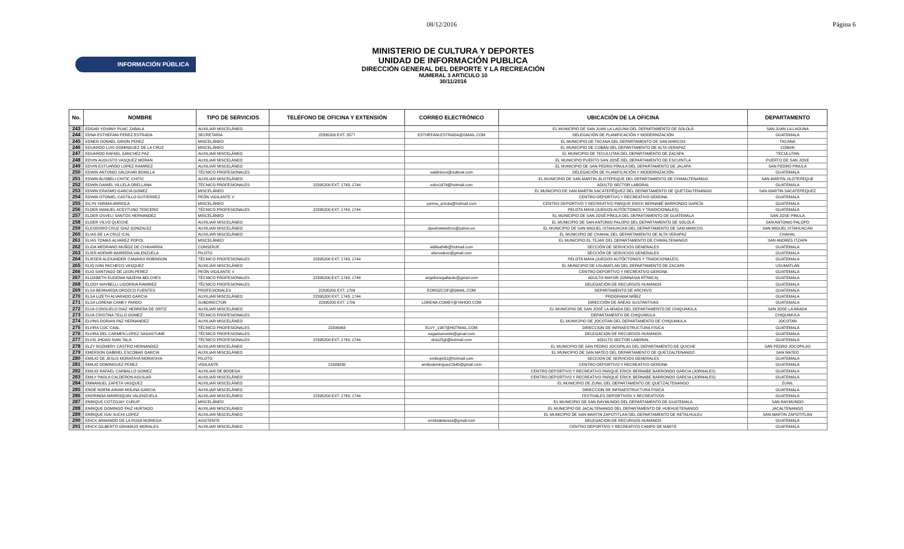08/12/2016 Página 6
INFORMACIÓN PÚBLICA
MINISTERIO DE CULTURA Y DEPORTES
UNIDAD DE INFORMACIÓN PUBLICA
DIRECCIÓN GENERAL DEL DEPORTE Y LA RECREACIÓN
NUMERAL 3 ARTICULO 10
30/11/2016
| No. | NOMBRE | TIPO DE SERVICIOS | TELÉFONO DE OFICINA Y EXTENSIÓN | CORREO ELECTRÓNICO | UBICACIÓN DE LA OFICINA | DEPARTAMENTO |
| --- | --- | --- | --- | --- | --- | --- |
| 243 | EDGAR YOVANY PUAC ZABALA | AUXILIAR MISCELÁNEO | | | EL MUNICIPIO DE SAN JUAN LA LAGUNA DEL DEPARTAMENTO DE SOLOLÁ | SAN JUAN LA LAGUNA |
| 244 | EDNA ESTHEFANI PEREZ ESTRADA | SECRETARIA | 22395200 EXT. 3577 | ESTHEFANI.ESTRADA@GMAIL.COM | DELEGACIÓN DE PLANIFICACIÓN Y MODERNIZACIÓN | GUATEMALA |
| 245 | EDNER DONAEL GIRON PEREZ | MISCELÁNEO | | | EL MUNICIPIO DE TACANA DEL DEPARTAMENTO DE SAN MARCOS | TACANA |
| 246 | EDUARDO LUIS DOMINGUEZ DE LA CRUZ | MISCELÁNEO | | | EL MUNICIPIO DE COBÁN DEL DEPARTAMENTO DE ALTA VERAPAZ | COBAN |
| 247 | EDUARDO RAFAEL SANCHEZ PAZ | AUXILIAR MISCELÁNEO | | | EL MUNICIPIO DE TECULUTAN DEL DEPARTAMENTO DE ZACAPA | TECULUTAN |
| 248 | EDVIN AUGUSTO VASQUEZ MORAN | AUXILIAR MISCELÁNEO | | | EL MUNICIPIO PUERTO SAN JOSÉ DEL DEPARTAMENTO DE ESCUINTLA | PUERTO DE SAN JOSE |
| 249 | EDVIN ESTUARDO LOPEZ RAMIREZ | AUXILIAR MISCELÁNEO | | | EL MUNICIPIO DE SAN PEDRO PÍNULA DEL DEPARTAMENTO DE JALAPA | SAN PEDRO PINULA |
| 250 | EDWIN ANTONIO SALDIVAR BONILLA | TÉCNICO PROFESIONALES | | saldinboni@outlook.com | DELEGACIÓN DE PLANIFICACIÓN Y MODERNIZACIÓN | GUATEMALA |
| 251 | EDWIN BUSBELI CHITIC CHITIC | AUXILIAR MISCELÁNEO | | | EL MUNICIPIO DE SAN MARTIN JILOTEPEQUE DEL DEPARTAMENTO DE CHIMALTENANGO | SAN MARTIN JILOTEPEQUE |
| 252 | EDWIN DANIEL VILLELA ORELLANA | TÉCNICO PROFESIONALES | 22395200 EXT. 1743, 1744 | edvo1979@hotmail.com | ADULTO SECTOR LABORAL | GUATEMALA |
| 253 | EDWIN ERASMO GARCIA GOMEZ | MISCELÁNEO | | | EL MUNICIPIO DE SAN MARTIN SACATEPÉQUEZ DEL DEPARTAMENTO DE QUETZALTENANGO | SAN MARTIN SACATEPEQUEZ |
| 254 | EDWIN OTONIEL CASTILLO GUTIERREZ | PEÓN VIGILANTE V | | | CENTRO DEPORTIVO Y RECREATIVO GERONA | GUATEMALA |
| 255 | EILYN YARIMA ARRIOLA | MISCELÁNEO | | yarima_arriola@hotmail.com | CENTRO DEPORTIVO Y RECREATIVO PARQUE ERICK BERNABÉ BARRONDO GARCÍA | GUATEMALA |
| 256 | ELDER MANUEL ACEYTUNO TERCERO | TÉCNICO PROFESIONALES | 22395200 EXT. 1743, 1744 | | PELOTA MAYA (JUEGOS AUTÓCTONOS Y TRADICIONALES) | GUATEMALA |
| 257 | ELDER OSVELI SANTOS HERNANDEZ | MISCELÁNEO | | | EL MUNICIPIO DE SAN JOSÉ PÍNULA DEL DEPARTAMENTO DE GUATEMALA | SAN JOSE PINULA |
| 258 | ELDER VILVO QUECHE | AUXILIAR MISCELÁNEO | | | EL MUNICIPIO DE SAN ANTONIO PALOPO DEL DEPARTAMENTO DE SOLOLÁ | SAN ANTONIO PALOPO |
| 259 | ELEODORO CRUZ DIAZ GONZALEZ | AUXILIAR MISCELÁNEO | | dpedrotelesforo@yahoo.es | EL MUNICIPIO DE SAN MIGUEL IXTAHUACAN DEL DEPARTAMENTO DE SAN MARCOS | SAN MIGUEL IXTAHUACAN |
| 260 | ELIAS DE LA CRUZ ICAL | AUXILIAR MISCELÁNEO | | | EL MUNICIPIO DE CHAHAL DEL DEPARTAMENTO DE ALTA VERAPAZ | CHAHAL |
| 261 | ELIAS TOMAS ALVAREZ POPOL | MISCELÁNEO | | | EL MUNICIPIO EL TEJAR DEL DEPARTAMENTO DE CHIMALTENANGO | SAN ANDRES ITZAPA |
| 262 | ELIDA MEDRANO MUÑOZ DE CHAVARRIA | CONSERJE | | eldilsa846@hotmail.com | SECCIÓN DE SERVICIOS GENERALES | GUATEMALA |
| 263 | ELIER ADEMIR BARRERA VALENZUELA | PILOTO | | eliervalenz@gmail.com | SECCIÓN DE SERVICIOS GENERALES | GUATEMALA |
| 264 | ELIESER ALEXANDER CANAHUI ROBINSON | TÉCNICO PROFESIONALES | 22395200 EXT. 1743, 1744 | | PELOTA MAYA (JUEGOS AUTÓCTONOS Y TRADICIONALES) | GUATEMALA |
| 265 | ELIO IVAN PACHECO VASQUEZ | AUXILIAR MISCELÁNEO | | | EL MUNICIPIO DE USUMATLAN DEL DEPARTAMENTO DE ZACAPA | USUMATLAN |
| 266 | ELIO SANTIAGO DE LEON PEREZ | PEÓN VIGILANTE V | | | CENTRO DEPORTIVO Y RECREATIVO GERONA | GUATEMALA |
| 267 | ELIZABETH EUGENIA NAJERA BELCHES | TÉCNICO PROFESIONALES | 22395200 EXT. 1743, 1744 | angelinnegallardo@gmail.com | ADULTO MAYOR (GIMNASIA RÍTMICA) | GUATEMALA |
| 268 | ELODY MAYBELLI LIGORRIA RAMIREZ | TÉCNICO PROFESIONALES | | | DELEGACIÓN DE RECURSOS HUMANOS | GUATEMALA |
| 269 | ELSA BERNARDA OROZCO FUENTES | PROFESIONALES | 22395200 EXT. 1706 | EOROZCOF@GMAIL.COM | DEPARTAMENTO DE ARCHIVO | GUATEMALA |
| 270 | ELSA LIZETH ALVARADO GARCIA | AUXILIAR MISCELÁNEO | 22395200 EXT. 1743, 1744 | | PROGRAMA NIÑEZ | GUATEMALA |
| 271 | ELSA LORENA CAMEY PARDO | SUBDIRECTOR | 22395200 EXT. 1706 | LORENA.COMEY@YAHOO.COM | DIRECCIÓN DE ÁREAS SUSTANTIVAS | GUATEMALA |
| 272 | ELVA CONSUELO DIAZ HERRERA DE ORTIZ | AUXILIAR MISCELÁNEO | | | EL MUNICIPIO DE SAN JOSÉ LA ARADA DEL DEPARTAMENTO DE CHIQUIMULA | SAN JOSE LA ARADA |
| 273 | ELVA CRISTINA TELLO GOMEZ | TÉCNICO PROFESIONALES | | | DEPARTAMENTO DE CHIQUIMULA | CHIQUIMULA |
| 274 | ELVINS DORIAN PAZ HERNANDEZ | AUXILIAR MISCELÁNEO | | | EL MUNICIPIO DE JOCOTAN DEL DEPARTAMENTO DE CHIQUIMULA | JOCOTAN |
| 275 | ELVIRA COC CAAL | TÉCNICO PROFESIONALES | 22306963 | ELVY_1987@HOTMAIL.COM | DIRECCION DE INFRAESTRUCTURA FISICA | GUATEMALA |
| 276 | ELVIRA DEL CARMEN LOPEZ SAGASTUME | TÉCNICO PROFESIONALES | | sagastumeelvi@gmail.com | DELEGACION DE RECURSOS HUMANOS | GUATEMALA |
| 277 | ELVIS JHOAO SIAN TALA | TÉCNICO PROFESIONALES | 22395200 EXT. 1743, 1744 | elvis22gt@hotmail.com | ADULTO SECTOR LABORAL | GUATEMALA |
| 278 | ELZY ROZMERY CASTRO HERNANDEZ | AUXILIAR MISCELÁNEO | | | EL MUNICIPIO DE SAN PEDRO JOCOPILAS DEL DEPARTAMENTO DE QUICHE | SAN PEDRO JOCOPILAS |
| 279 | EMERSON GABRIEL ESCOBAR GARCIA | AUXILIAR MISCELÁNEO | | | EL MUNICIPIO DE SAN MATEO DEL DEPARTAMENTO DE QUETZALTENANGO | SAN MATEO |
| 280 | EMILIO DE JESUS MORATAYA MORATAYA | PILOTO | | emiliojm51@hotmail.com | SECCION DE SERVICIOS GENERALES | GUATEMALA |
| 281 | EMILIO DOMINGUEZ PEREZ | VIGILANTE | 22383030 | emiliodominguez1940@gmail.com | CENTRO DEPORTIVO Y RECREATIVO GERONA | GUATEMALA |
| 282 | EMILIO RAFAEL CARBALLO GOMEZ | AUXILIAR DE BODEGA | | | CENTRO DEPORTIVO Y RECREATIVO PARQUE ERICK BERNABE BARRONDO GARCIA (JORNALES) | GUATEMALA |
| 283 | EMILY PAOLA CALDERON AGUILAR | AUXILIAR MISCELÁNEO | | | CENTRO DEPORTIVO Y RECREATIVO PARQUE ERICK BERNABE BARRONDO GARCIA (JORNALES) | GUATEMALA |
| 284 | EMMANUEL ZAPETA VASQUEZ | AUXILIAR MISCELÁNEO | | | EL MUNICIPIO DE ZUNIL DEL DEPARTAMENTO DE QUETZALTENANGO | ZUNIL |
| 285 | ENOE NOEMI AIRAM MOLINA GARCIA | AUXILIAR MISCELÁNEO | | | DIRECCION DE INFRAESTRUCTURA FISICA | GUATEMALA |
| 286 | ENORINDA MARROQUIN VALENZUELA | AUXILIAR MISCELÁNEO | 22395200 EXT. 1743, 1744 | | FESTIVALES DEPORTIVOS Y RECREATIVOS | GUATEMALA |
| 287 | ENRIQUE COTZOJAY CURUP | MISCELÁNEO | | | EL MUNICIPIO DE SAN RAYMUNDO DEL DEPARTAMENTO DE GUATEMALA | SAN RAYMUNDO |
| 288 | ENRIQUE DOMINGO PAIZ HURTADO | AUXILIAR MISCELÁNEO | | | EL MUNICIPIO DE JACALTENANGO DEL DEPARTAMENTO DE HUEHUETENANGO | JACALTENANGO |
| 289 | ENRIQUE ISAI SUCHI LOPEZ | AUXILIAR MISCELÁNEO | | | EL MUNICIPIO DE SAN MARTIN ZAPOTITLAN DEL DEPARTAMENTO DE RETALHULEU | SAN MARTIN ZAPOTITLAN |
| 290 | ERICK ARMANDO DE LA ROSA NORIEGA | ASISTENTE | | erixitodelarosa@gmail.com | DELEGACION DE RECURSOS HUMANOS | GUATEMALA |
| 291 | ERICK GILBERTO GRAMAJO MORALES | AUXILIAR MISCELÁNEO | | | CENTRO DEPORTIVO Y RECREATIVO CAMPO DE MARTE | GUATEMALA |